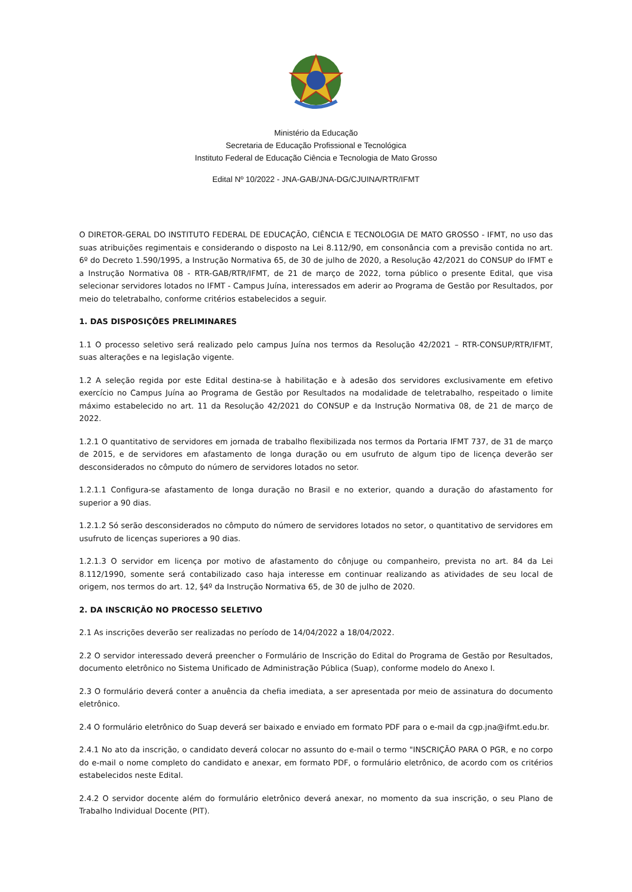Ministério da Educação
Secretaria de Educação Profissional e Tecnológica
Instituto Federal de Educação Ciência e Tecnologia de Mato Grosso
Edital Nº 10/2022 - JNA-GAB/JNA-DG/CJUINA/RTR/IFMT
O DIRETOR-GERAL DO INSTITUTO FEDERAL DE EDUCAÇÃO, CIÊNCIA E TECNOLOGIA DE MATO GROSSO - IFMT, no uso das suas atribuições regimentais e considerando o disposto na Lei 8.112/90, em consonância com a previsão contida no art. 6º do Decreto 1.590/1995, a Instrução Normativa 65, de 30 de julho de 2020, a Resolução 42/2021 do CONSUP do IFMT e a Instrução Normativa 08 - RTR-GAB/RTR/IFMT, de 21 de março de 2022, torna público o presente Edital, que visa selecionar servidores lotados no IFMT - Campus Juína, interessados em aderir ao Programa de Gestão por Resultados, por meio do teletrabalho, conforme critérios estabelecidos a seguir.
1. DAS DISPOSIÇÕES PRELIMINARES
1.1 O processo seletivo será realizado pelo campus Juína nos termos da Resolução 42/2021 – RTR-CONSUP/RTR/IFMT, suas alterações e na legislação vigente.
1.2 A seleção regida por este Edital destina-se à habilitação e à adesão dos servidores exclusivamente em efetivo exercício no Campus Juína ao Programa de Gestão por Resultados na modalidade de teletrabalho, respeitado o limite máximo estabelecido no art. 11 da Resolução 42/2021 do CONSUP e da Instrução Normativa 08, de 21 de março de 2022.
1.2.1 O quantitativo de servidores em jornada de trabalho flexibilizada nos termos da Portaria IFMT 737, de 31 de março de 2015, e de servidores em afastamento de longa duração ou em usufruto de algum tipo de licença deverão ser desconsiderados no cômputo do número de servidores lotados no setor.
1.2.1.1 Configura-se afastamento de longa duração no Brasil e no exterior, quando a duração do afastamento for superior a 90 dias.
1.2.1.2 Só serão desconsiderados no cômputo do número de servidores lotados no setor, o quantitativo de servidores em usufruto de licenças superiores a 90 dias.
1.2.1.3 O servidor em licença por motivo de afastamento do cônjuge ou companheiro, prevista no art. 84 da Lei 8.112/1990, somente será contabilizado caso haja interesse em continuar realizando as atividades de seu local de origem, nos termos do art. 12, §4º da Instrução Normativa 65, de 30 de julho de 2020.
2. DA INSCRIÇÃO NO PROCESSO SELETIVO
2.1 As inscrições deverão ser realizadas no período de 14/04/2022 a 18/04/2022.
2.2 O servidor interessado deverá preencher o Formulário de Inscrição do Edital do Programa de Gestão por Resultados, documento eletrônico no Sistema Unificado de Administração Pública (Suap), conforme modelo do Anexo I.
2.3 O formulário deverá conter a anuência da chefia imediata, a ser apresentada por meio de assinatura do documento eletrônico.
2.4 O formulário eletrônico do Suap deverá ser baixado e enviado em formato PDF para o e-mail da cgp.jna@ifmt.edu.br.
2.4.1 No ato da inscrição, o candidato deverá colocar no assunto do e-mail o termo "INSCRIÇÃO PARA O PGR, e no corpo do e-mail o nome completo do candidato e anexar, em formato PDF, o formulário eletrônico, de acordo com os critérios estabelecidos neste Edital.
2.4.2 O servidor docente além do formulário eletrônico deverá anexar, no momento da sua inscrição, o seu Plano de Trabalho Individual Docente (PIT).